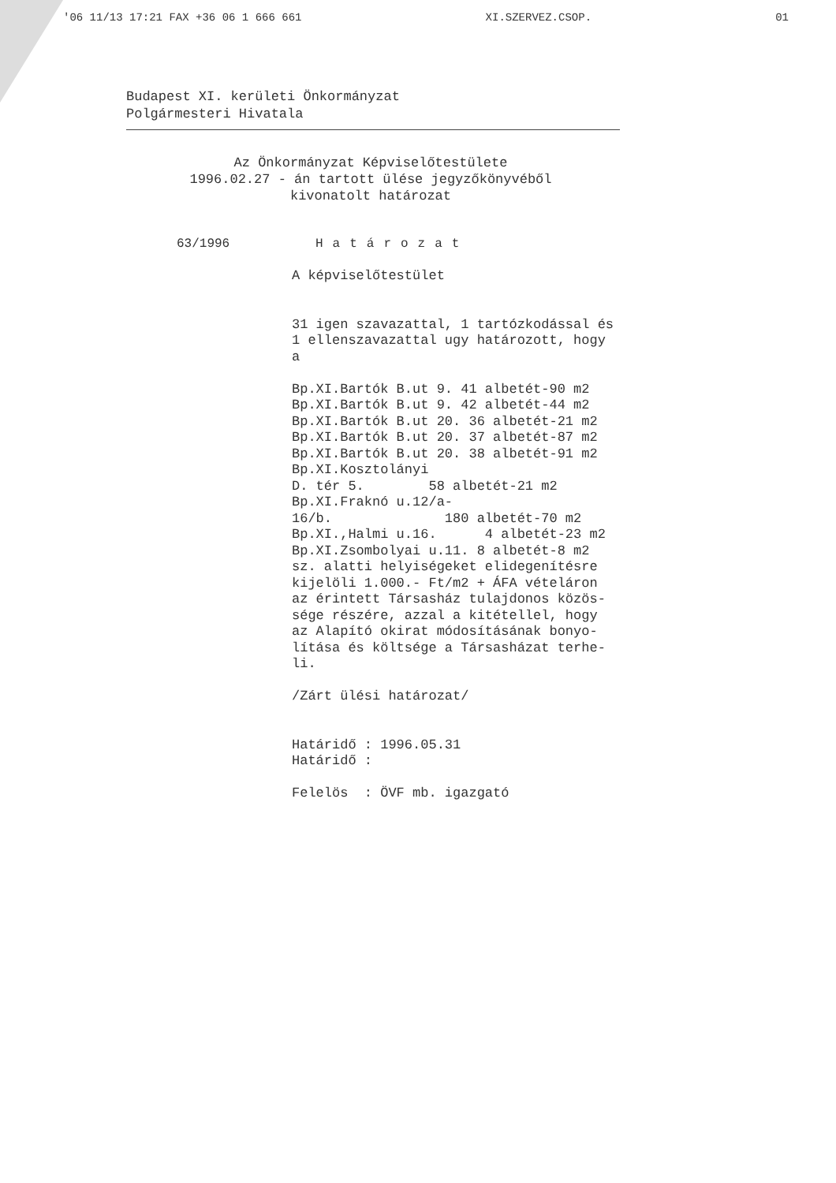'06 11/13 17:21 FAX +36 06 1 666 661 XI.SZERVEZ.CSOP. 01
Budapest XI. kerületi Önkormányzat
Polgármesteri Hivatala
Az Önkormányzat Képviselőtestülete
1996.02.27 - án tartott ülése jegyzőkönyvéből
kivonatolt határozat
63/1996 Határozat
A képviselőtestület 31 igen szavazattal, 1 tartózkodással és 1 ellenszavazattal ugy határozott, hogy a Bp.XI.Bartók B.ut 9. 41 albetét-90 m2 Bp.XI.Bartók B.ut 9. 42 albetét-44 m2 Bp.XI.Bartók B.ut 20. 36 albetét-21 m2 Bp.XI.Bartók B.ut 20. 37 albetét-87 m2 Bp.XI.Bartók B.ut 20. 38 albetét-91 m2 Bp.XI.Kosztolányi D. tér 5. 58 albetét-21 m2 Bp.XI.Fraknó u.12/a- 16/b. 180 albetét-70 m2 Bp.XI.,Halmi u.16. 4 albetét-23 m2 Bp.XI.Zsombolyai u.11. 8 albetét-8 m2 sz. alatti helyiségeket elidegenítésre kijelöli 1.000.- Ft/m2 + ÁFA vételáron az érintett Társasház tulajdonos közös- sége részére, azzal a kitétellel, hogy az Alapító okirat módosításának bonyo- lítása és költsége a Társasházat terhe- li. /Zárt ülési határozat/ Határidő : 1996.05.31 Határidő : Felelös : ÖVF mb. igazgató